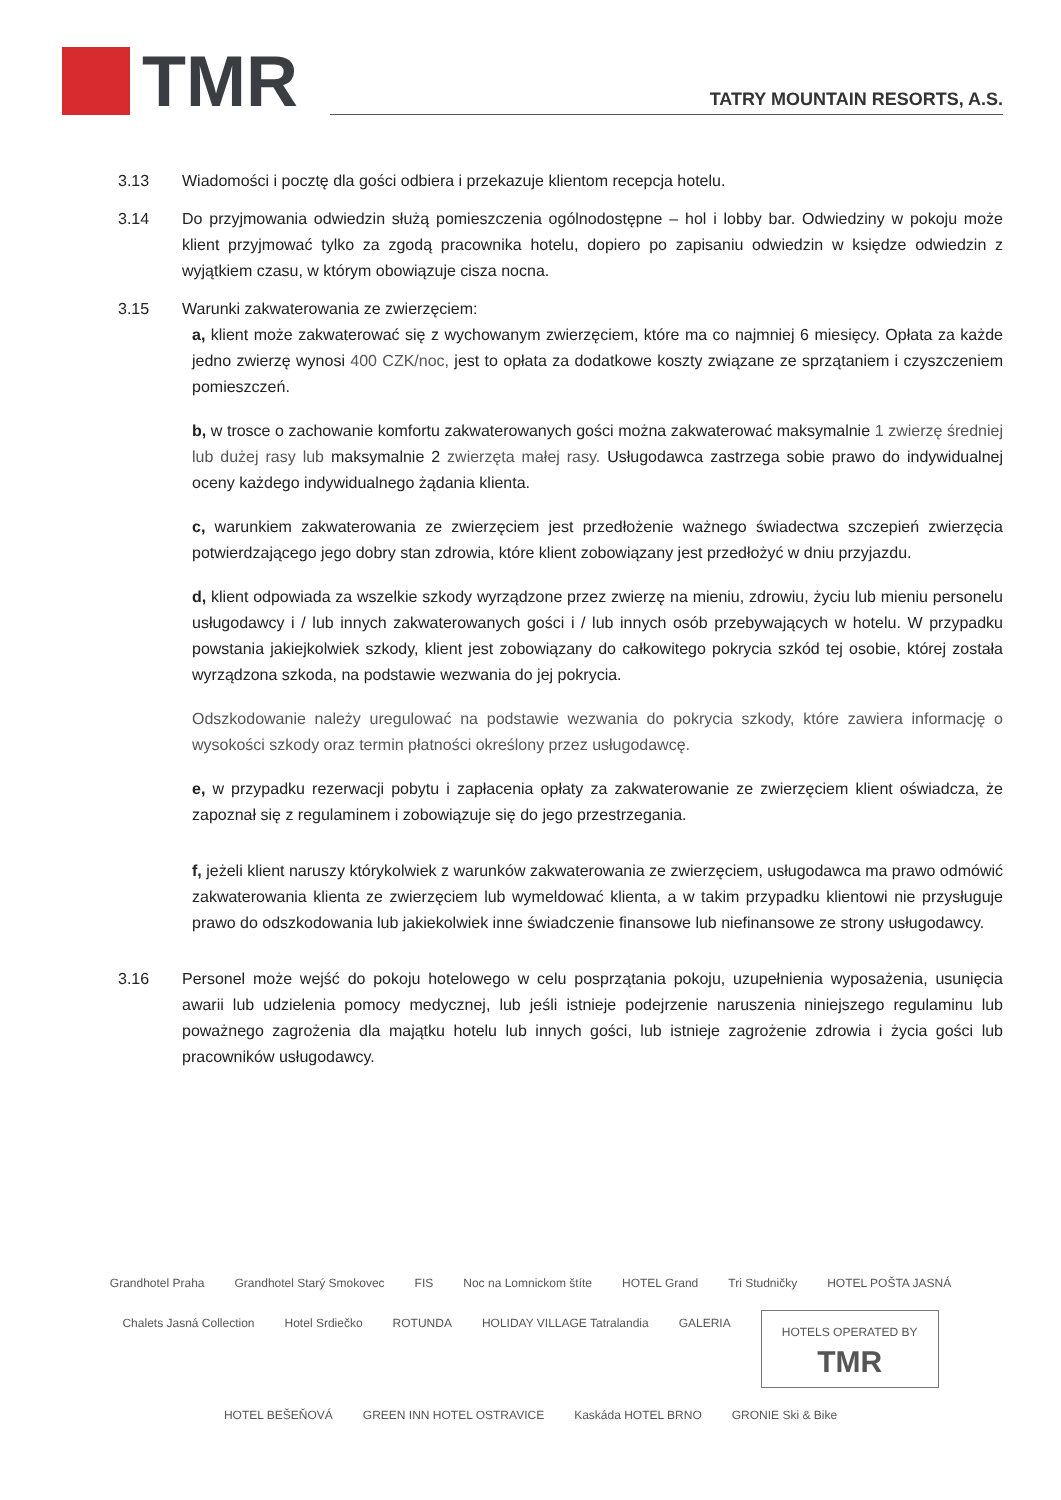TMR
TATRY MOUNTAIN RESORTS, A.S.
3.13 Wiadomości i pocztę dla gości odbiera i przekazuje klientom recepcja hotelu.
3.14 Do przyjmowania odwiedzin służą pomieszczenia ogólnodostępne – hol i lobby bar. Odwiedziny w pokoju może klient przyjmować tylko za zgodą pracownika hotelu, dopiero po zapisaniu odwiedzin w księdze odwiedzin z wyjątkiem czasu, w którym obowiązuje cisza nocna.
3.15 Warunki zakwaterowania ze zwierzęciem:
a, klient może zakwaterować się z wychowanym zwierzęciem, które ma co najmniej 6 miesięcy. Opłata za każde jedno zwierzę wynosi 400 CZK/noc, jest to opłata za dodatkowe koszty związane ze sprzątaniem i czyszczeniem pomieszczeń.
b, w trosce o zachowanie komfortu zakwaterowanych gości można zakwaterować maksymalnie 1 zwierzę średniej lub dużej rasy lub maksymalnie 2 zwierzęta małej rasy. Usługodawca zastrzega sobie prawo do indywidualnej oceny każdego indywidualnego żądania klienta.
c, warunkiem zakwaterowania ze zwierzęciem jest przedłożenie ważnego świadectwa szczepień zwierzęcia potwierdzającego jego dobry stan zdrowia, które klient zobowiązany jest przedłożyć w dniu przyjazdu.
d, klient odpowiada za wszelkie szkody wyrządzone przez zwierzę na mieniu, zdrowiu, życiu lub mieniu personelu usługodawcy i / lub innych zakwaterowanych gości i / lub innych osób przebywających w hotelu. W przypadku powstania jakiejkolwiek szkody, klient jest zobowiązany do całkowitego pokrycia szkód tej osobie, której została wyrządzona szkoda, na podstawie wezwania do jej pokrycia.
Odszkodowanie należy uregulować na podstawie wezwania do pokrycia szkody, które zawiera informację o wysokości szkody oraz termin płatności określony przez usługodawcę.
e, w przypadku rezerwacji pobytu i zapłacenia opłaty za zakwaterowanie ze zwierzęciem klient oświadcza, że zapoznał się z regulaminem i zobowiązuje się do jego przestrzegania.
f, jeżeli klient naruszy którykolwiek z warunków zakwaterowania ze zwierzęciem, usługodawca ma prawo odmówić zakwaterowania klienta ze zwierzęciem lub wymeldować klienta, a w takim przypadku klientowi nie przysługuje prawo do odszkodowania lub jakiekolwiek inne świadczenie finansowe lub niefinansowe ze strony usługodawcy.
3.16 Personel może wejść do pokoju hotelowego w celu posprzątania pokoju, uzupełnienia wyposażenia, usunięcia awarii lub udzielenia pomocy medycznej, lub jeśli istnieje podejrzenie naruszenia niniejszego regulaminu lub poważnego zagrożenia dla majątku hotelu lub innych gości, lub istnieje zagrożenie zdrowia i życia gości lub pracowników usługodawcy.
Grandhotel Praha Grandhotel Starý Smokovec FIS Noc na Lomnickom štíte HOTEL Grand Tri Studničky HOTEL POŠTA JASNÁ Chalets Jasná Collection Hotel Srdiečko ROTUNDA HOLIDAY VILLAGE Tatralandia GALERIA
HOTELS OPERATED BY
TMR
HOTEL BEŠEŇOVÁ GREEN INN HOTEL OSTRAVICE Kaskáda HOTEL BRNO GRONIE Ski & Bike